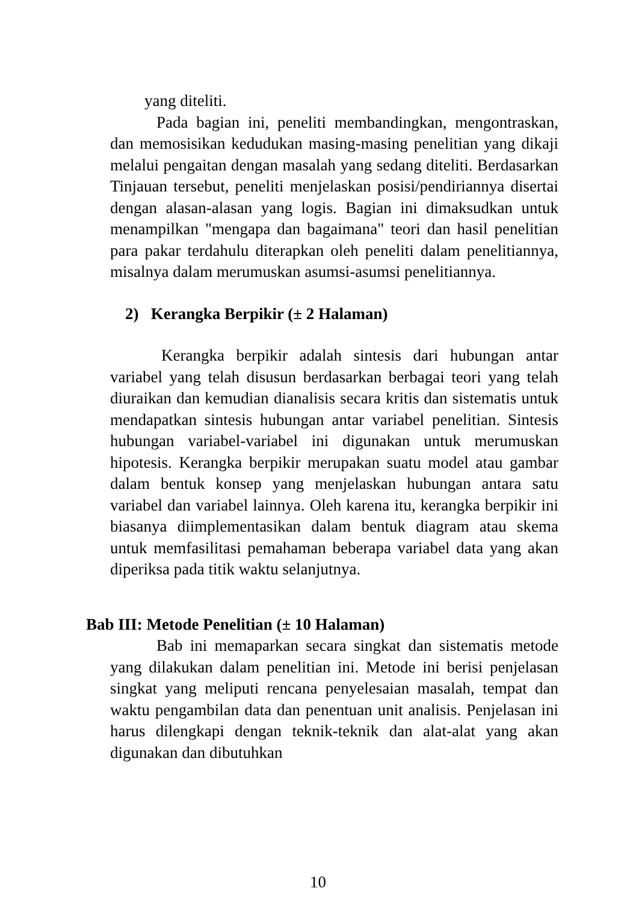yang diteliti.
Pada bagian ini, peneliti membandingkan, mengontraskan, dan memosisikan kedudukan masing-masing penelitian yang dikaji melalui pengaitan dengan masalah yang sedang diteliti. Berdasarkan Tinjauan tersebut, peneliti menjelaskan posisi/pendiriannya disertai dengan alasan-alasan yang logis. Bagian ini dimaksudkan untuk menampilkan "mengapa dan bagaimana" teori dan hasil penelitian para pakar terdahulu diterapkan oleh peneliti dalam penelitiannya, misalnya dalam merumuskan asumsi-asumsi penelitiannya.
2) Kerangka Berpikir (± 2 Halaman)
Kerangka berpikir adalah sintesis dari hubungan antar variabel yang telah disusun berdasarkan berbagai teori yang telah diuraikan dan kemudian dianalisis secara kritis dan sistematis untuk mendapatkan sintesis hubungan antar variabel penelitian. Sintesis hubungan variabel-variabel ini digunakan untuk merumuskan hipotesis. Kerangka berpikir merupakan suatu model atau gambar dalam bentuk konsep yang menjelaskan hubungan antara satu variabel dan variabel lainnya. Oleh karena itu, kerangka berpikir ini biasanya diimplementasikan dalam bentuk diagram atau skema untuk memfasilitasi pemahaman beberapa variabel data yang akan diperiksa pada titik waktu selanjutnya.
Bab III: Metode Penelitian (± 10 Halaman)
Bab ini memaparkan secara singkat dan sistematis metode yang dilakukan dalam penelitian ini. Metode ini berisi penjelasan singkat yang meliputi rencana penyelesaian masalah, tempat dan waktu pengambilan data dan penentuan unit analisis. Penjelasan ini harus dilengkapi dengan teknik-teknik dan alat-alat yang akan digunakan dan dibutuhkan
10